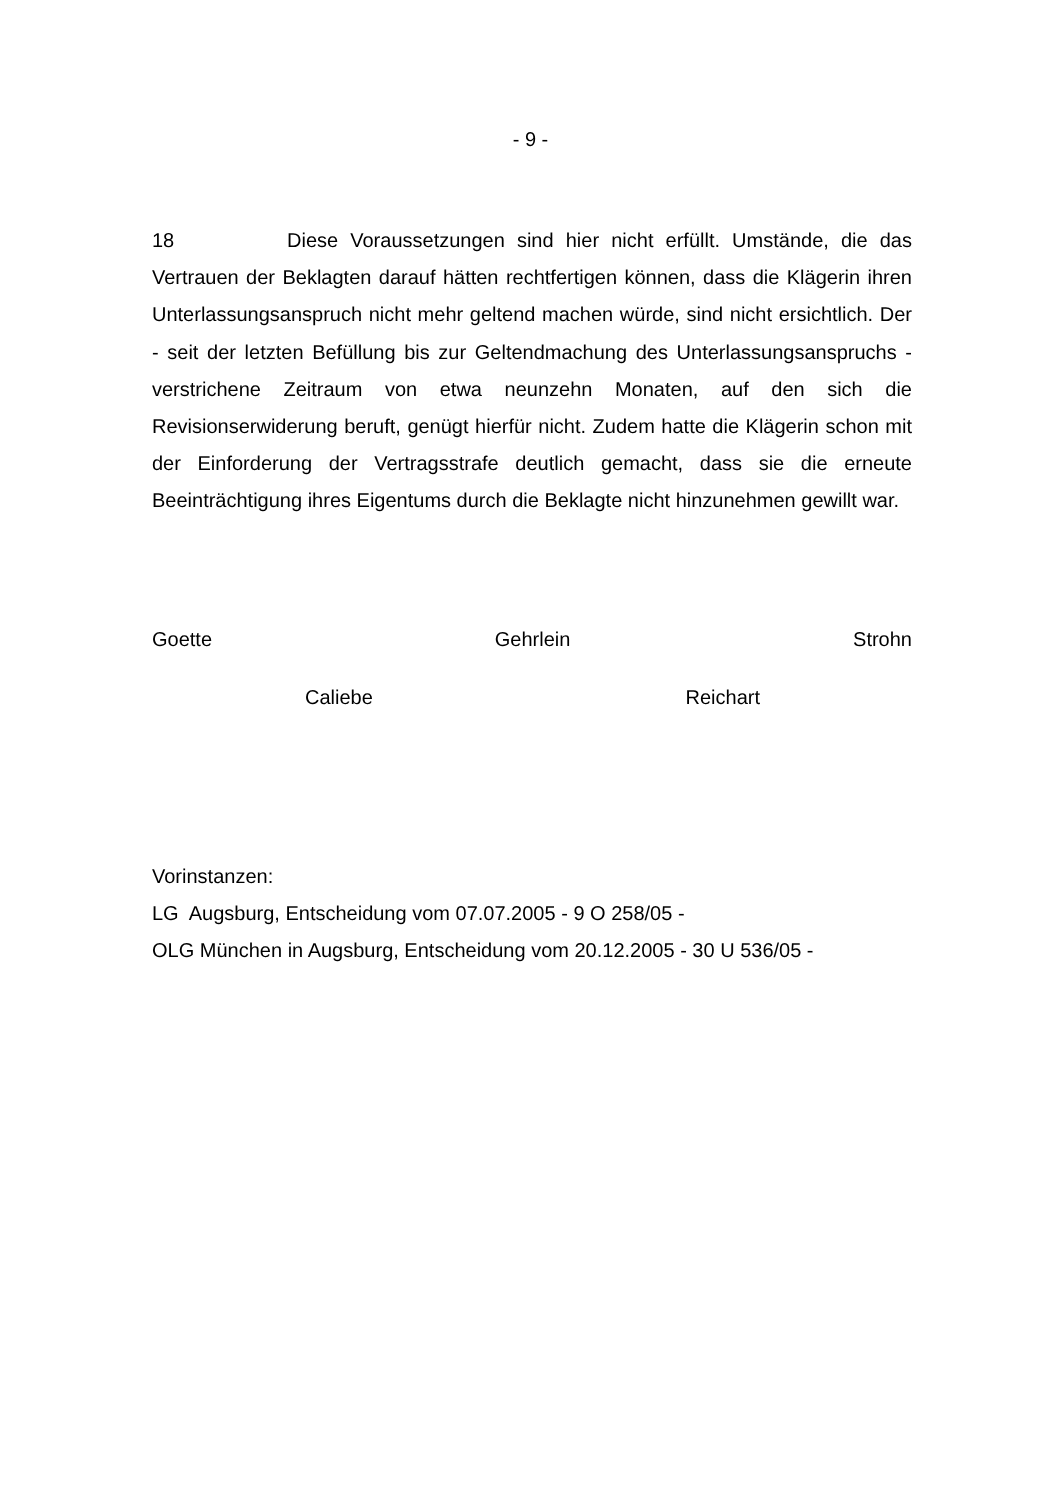- 9 -
18 Diese Voraussetzungen sind hier nicht erfüllt. Umstände, die das Vertrauen der Beklagten darauf hätten rechtfertigen können, dass die Klägerin ihren Unterlassungsanspruch nicht mehr geltend machen würde, sind nicht ersichtlich. Der - seit der letzten Befüllung bis zur Geltendmachung des Unterlassungsanspruchs - verstrichene Zeitraum von etwa neunzehn Monaten, auf den sich die Revisionserwiderung beruft, genügt hierfür nicht. Zudem hatte die Klägerin schon mit der Einforderung der Vertragsstrafe deutlich gemacht, dass sie die erneute Beeinträchtigung ihres Eigentums durch die Beklagte nicht hinzunehmen gewillt war.
Goette Gehrlein Strohn
Caliebe Reichart
Vorinstanzen:
LG Augsburg, Entscheidung vom 07.07.2005 - 9 O 258/05 -
OLG München in Augsburg, Entscheidung vom 20.12.2005 - 30 U 536/05 -